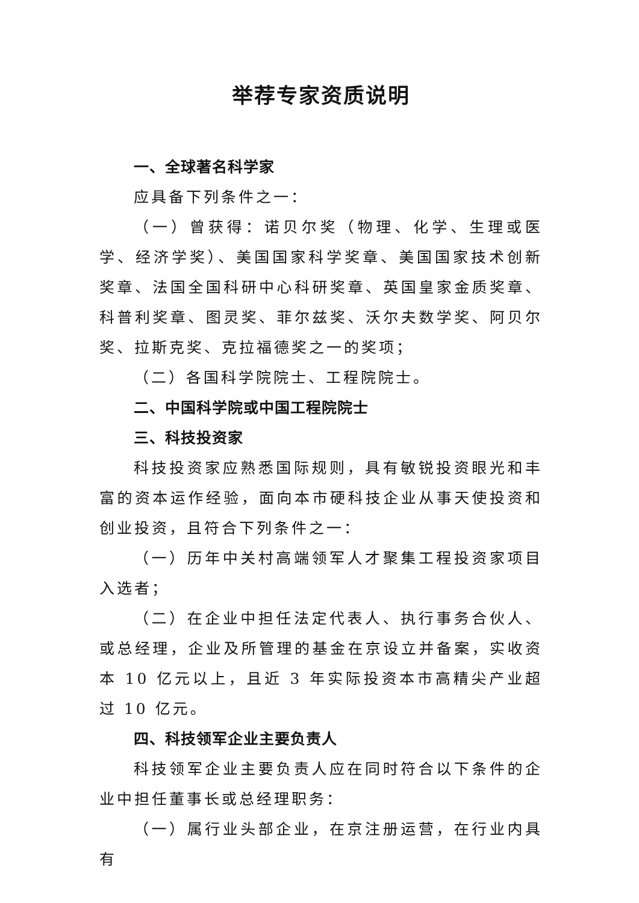举荐专家资质说明
一、全球著名科学家
应具备下列条件之一：
（一）曾获得：诺贝尔奖（物理、化学、生理或医学、经济学奖）、美国国家科学奖章、美国国家技术创新奖章、法国全国科研中心科研奖章、英国皇家金质奖章、科普利奖章、图灵奖、菲尔兹奖、沃尔夫数学奖、阿贝尔奖、拉斯克奖、克拉福德奖之一的奖项；
（二）各国科学院院士、工程院院士。
二、中国科学院或中国工程院院士
三、科技投资家
科技投资家应熟悉国际规则，具有敏锐投资眼光和丰富的资本运作经验，面向本市硬科技企业从事天使投资和创业投资，且符合下列条件之一：
（一）历年中关村高端领军人才聚集工程投资家项目入选者；
（二）在企业中担任法定代表人、执行事务合伙人、或总经理，企业及所管理的基金在京设立并备案，实收资本 10 亿元以上，且近 3 年实际投资本市高精尖产业超过 10 亿元。
四、科技领军企业主要负责人
科技领军企业主要负责人应在同时符合以下条件的企业中担任董事长或总经理职务：
（一）属行业头部企业，在京注册运营，在行业内具有